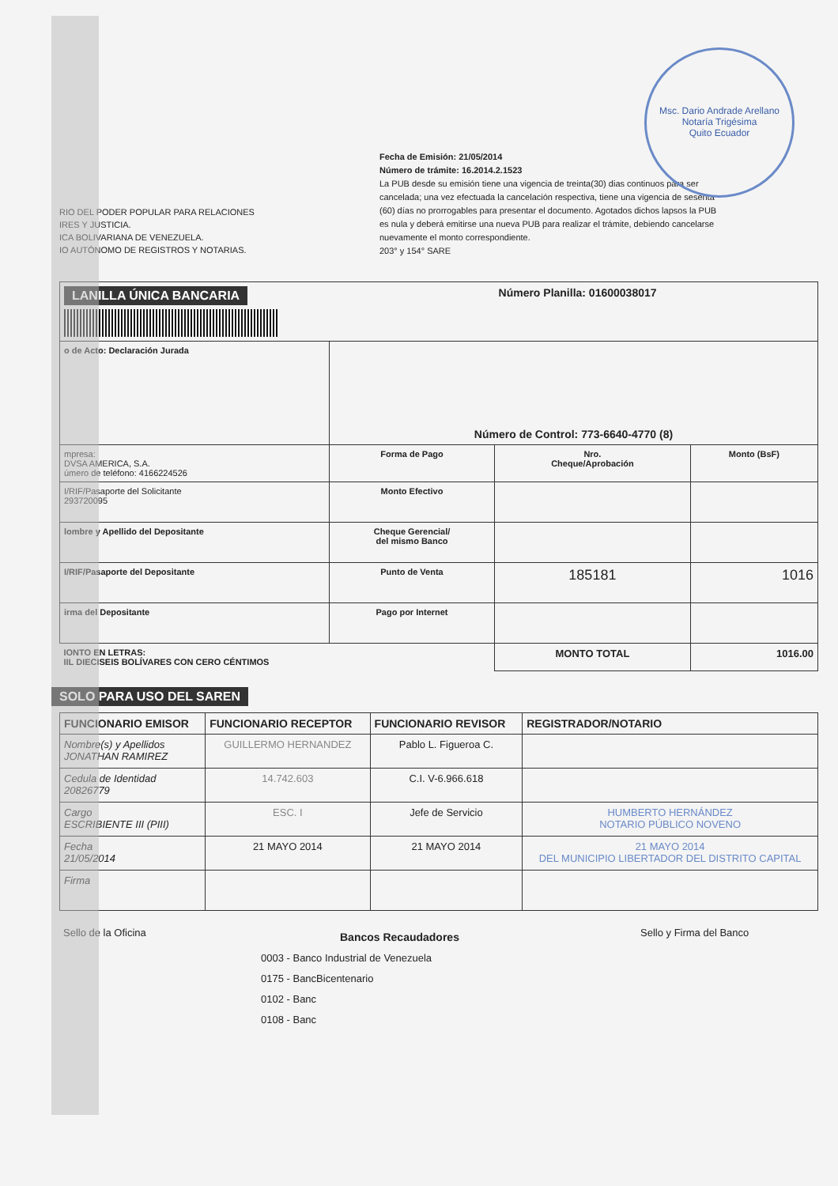Msc. Dario Andrade Arellano
Notaría Trigésima
Quito Ecuador
RIO DEL PODER POPULAR PARA RELACIONES
IRES Y JUSTICIA.
ICA BOLIVARIANA DE VENEZUELA.
IO AUTÓNOMO DE REGISTROS Y NOTARIAS.
Fecha de Emisión: 21/05/2014
Número de trámite: 16.2014.2.1523
La PUB desde su emisión tiene una vigencia de treinta(30) dias continuos para ser cancelada; una vez efectuada la cancelación respectiva, tiene una vigencia de sesenta (60) días no prorrogables para presentar el documento. Agotados dichos lapsos la PUB es nula y deberá emitirse una nueva PUB para realizar el trámite, debiendo cancelarse nuevamente el monto correspondiente.
203° y 154° SARE
| LANILLA ÚNICA BANCARIA | | Número Planilla: 01600038017 | |
| o de Acto: Declaración Jurada | Número de Control: 773-6640-4770 (8) | | |
| mpresa: DVSA AMERICA, S.A. úmero de teléfono: 4166224526 | Forma de Pago | Nro. Cheque/Aprobación | Monto (BsF) |
| I/RIF/Pasaporte del Solicitante 293720095 | Monto Efectivo | | |
| lombre y Apellido del Depositante | Cheque Gerencial/ del mismo Banco | | |
| I/RIF/Pasaporte del Depositante | Punto de Venta | 185181 | 1016 |
| irma del Depositante | Pago por Internet | | |
| IONTO EN LETRAS: IIL DIECISEIS BOLÍVARES CON CERO CÉNTIMOS | | MONTO TOTAL | 1016.00 |
SOLO PARA USO DEL SAREN
| FUNCIONARIO EMISOR | FUNCIONARIO RECEPTOR | FUNCIONARIO REVISOR | REGISTRADOR/NOTARIO |
| --- | --- | --- | --- |
| Nombre(s) y Apellidos JONATHAN RAMIREZ | GUILLERMO HERNANDEZ | Pablo L. Figueroa C. | |
| Cedula de Identidad 20826779 | 14.742.603 | C.I. V-6.966.618 | |
| Cargo ESCRIBIENTE III (PIII) | ESC. I | Jefe de Servicio | HUMBERTO HERNÁNDEZ NOTARIO PÚBLICO NOVENO |
| Fecha 21/05/2014 | 21 MAYO 2014 | 21 MAYO 2014 | 21 MAYO 2014 DEL MUNICIPIO LIBERTADOR DEL DISTRITO CAPITAL |
| Firma | | | |
Sello de la Oficina
Bancos Recaudadores
0003 - Banco Industrial de Venezuela
0175 - BancBicentenario
0102 - Banc
0108 - Banc
Sello y Firma del Banco